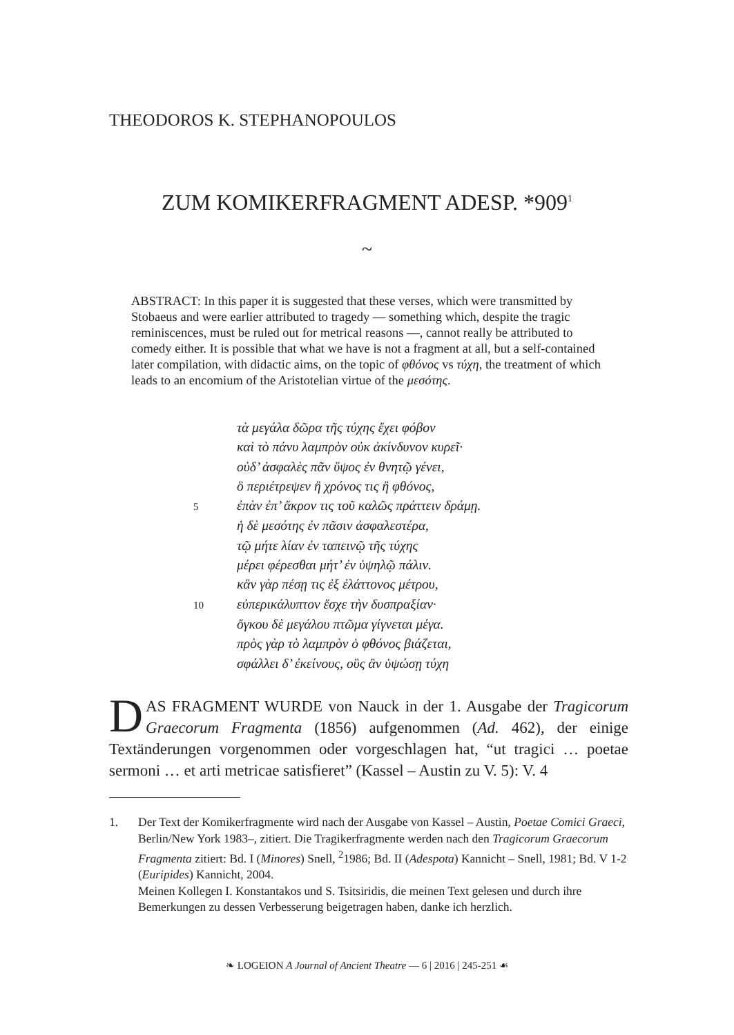THEODOROS K. STEPHANOPOULOS
ZUM KOMIKERFRAGMENT ADESP. *909<sup>1</sup>
~
ABSTRACT: In this paper it is suggested that these verses, which were transmitted by Stobaeus and were earlier attributed to tragedy — something which, despite the tragic reminiscences, must be ruled out for metrical reasons —, cannot really be attributed to comedy either. It is possible that what we have is not a fragment at all, but a self-contained later compilation, with didactic aims, on the topic of φθόνος vs τύχη, the treatment of which leads to an encomium of the Aristotelian virtue of the μεσότης.
τὰ μεγάλα δῶρα τῆς τύχης ἔχει φόβον
καὶ τὸ πάνυ λαμπρὸν οὐκ ἀκίνδυνον κυρεῖ·
οὐδ’ ἀσφαλὲς πᾶν ὕψος ἐν θνητῷ γένει,
ὃ περιέτρεψεν ἢ χρόνος τις ἢ φθόνος,
5 ἐπὰν ἐπ’ ἄκρον τις τοῦ καλῶς πράττειν δράμῃ.
ἡ δὲ μεσότης ἐν πᾶσιν ἀσφαλεστέρα,
τῷ μήτε λίαν ἐν ταπεινῷ τῆς τύχης
μέρει φέρεσθαι μήτ’ ἐν ὑψηλῷ πάλιν.
κἂν γὰρ πέσῃ τις ἐξ ἐλάττονος μέτρου,
10 εὐπερικάλυπτον ἔσχε τὴν δυσπραξίαν·
ὄγκου δὲ μεγάλου πτῶμα γίγνεται μέγα.
πρὸς γὰρ τὸ λαμπρὸν ὁ φθόνος βιάζεται,
σφάλλει δ’ ἐκείνους, οὓς ἂν ὑψώσῃ τύχη
DAS FRAGMENT WURDE von Nauck in der 1. Ausgabe der Tragicorum Graecorum Fragmenta (1856) aufgenommen (Ad. 462), der einige Textänderungen vorgenommen oder vorgeschlagen hat, “ut tragici … poetae sermoni … et arti metricae satisfieret” (Kassel – Austin zu V. 5): V. 4
1. Der Text der Komikerfragmente wird nach der Ausgabe von Kassel – Austin, Poetae Comici Graeci, Berlin/New York 1983–, zitiert. Die Tragikerfragmente werden nach den Tragicorum Graecorum Fragmenta zitiert: Bd. I (Minores) Snell, <sup>2</sup>1986; Bd. II (Adespota) Kannicht – Snell, 1981; Bd. V 1-2 (Euripides) Kannicht, 2004.
Meinen Kollegen I. Konstantakos und S. Tsitsiridis, die meinen Text gelesen und durch ihre Bemerkungen zu dessen Verbesserung beigetragen haben, danke ich herzlich.
❧ LOGEION A Journal of Ancient Theatre — 6 | 2016 | 245-251 ☙